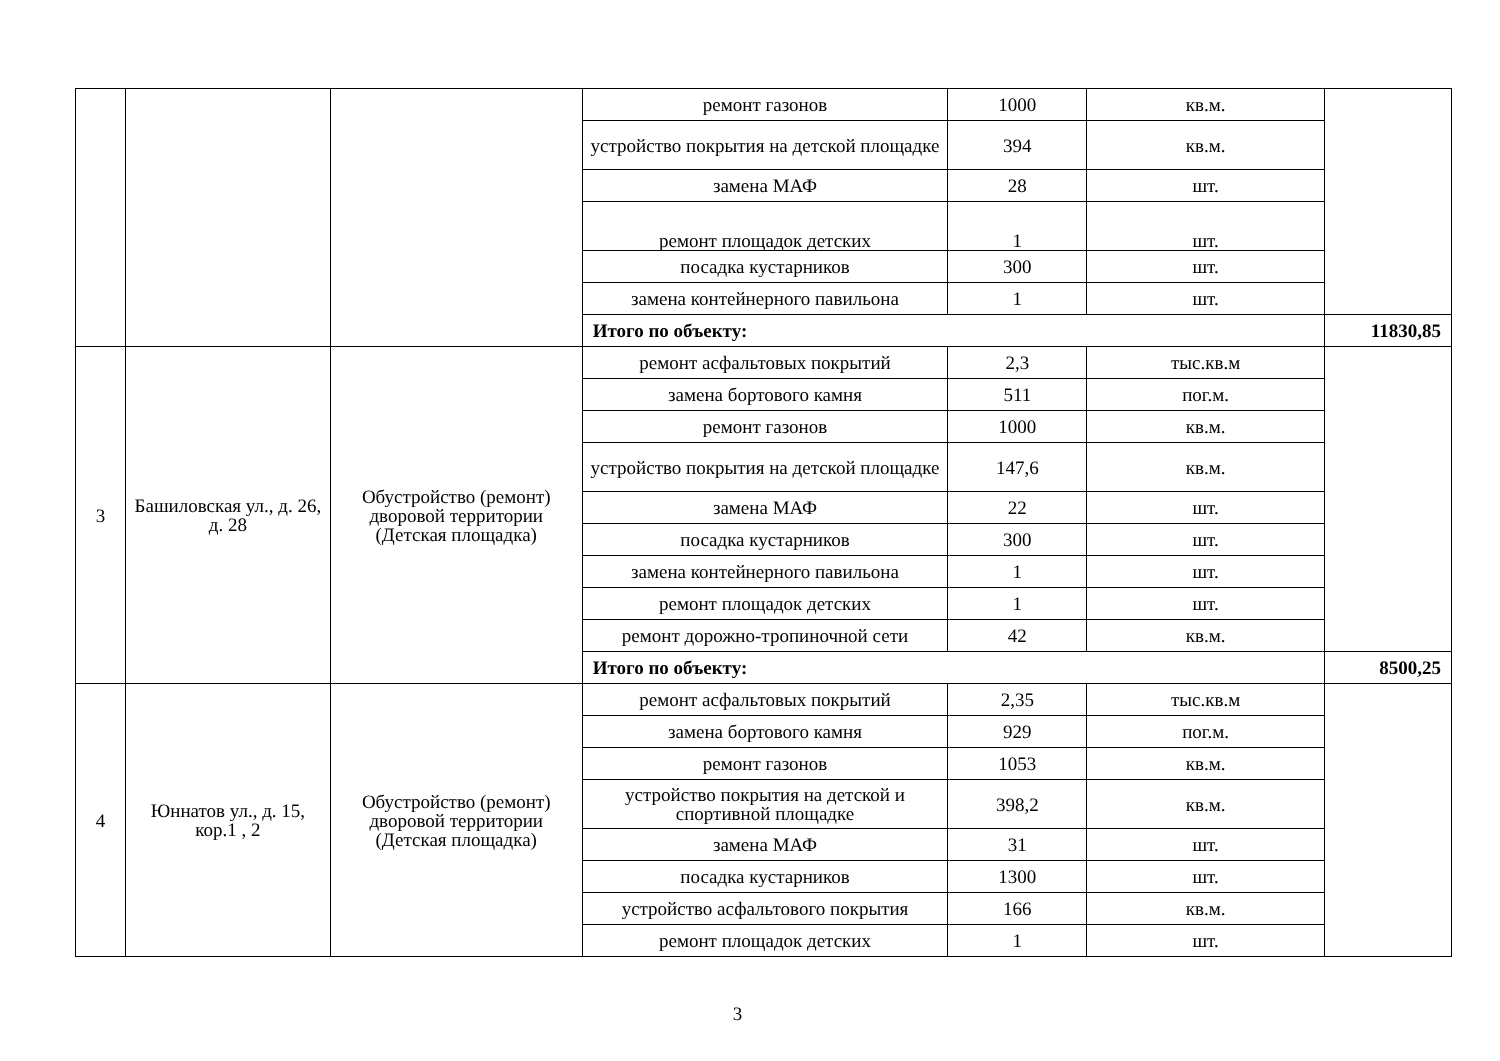| | | | ремонт газонов | 1000 | кв.м. | |
| | | | устройство покрытия на детской площадке | 394 | кв.м. | |
| | | | замена МАФ | 28 | шт. | |
| | | | ремонт площадок детских | 1 | шт. | |
| | | | посадка кустарников | 300 | шт. | |
| | | | замена контейнерного павильона | 1 | шт. | |
| | | | Итого по объекту: | | | 11830,85 |
| 3 | Башиловская ул., д. 26, д. 28 | Обустройство (ремонт) дворовой территории (Детская площадка) | ремонт асфальтовых покрытий | 2,3 | тыс.кв.м | |
| | | | замена бортового камня | 511 | пог.м. | |
| | | | ремонт газонов | 1000 | кв.м. | |
| | | | устройство покрытия на детской площадке | 147,6 | кв.м. | |
| | | | замена МАФ | 22 | шт. | |
| | | | посадка кустарников | 300 | шт. | |
| | | | замена контейнерного павильона | 1 | шт. | |
| | | | ремонт площадок детских | 1 | шт. | |
| | | | ремонт дорожно-тропиночной сети | 42 | кв.м. | |
| | | | Итого по объекту: | | | 8500,25 |
| 4 | Юннатов ул., д. 15, кор.1 , 2 | Обустройство (ремонт) дворовой территории (Детская площадка) | ремонт асфальтовых покрытий | 2,35 | тыс.кв.м | |
| | | | замена бортового камня | 929 | пог.м. | |
| | | | ремонт газонов | 1053 | кв.м. | |
| | | | устройство покрытия на детской и спортивной площадке | 398,2 | кв.м. | |
| | | | замена МАФ | 31 | шт. | |
| | | | посадка кустарников | 1300 | шт. | |
| | | | устройство асфальтового покрытия | 166 | кв.м. | |
| | | | ремонт площадок детских | 1 | шт. | |
3